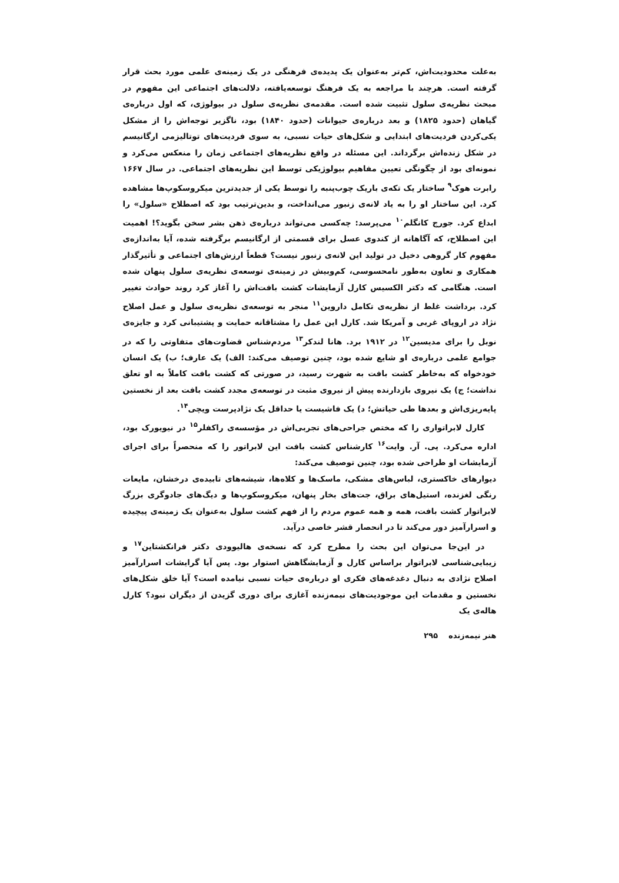به‌علت محدودیت‌اش، کم‌تر به‌عنوان یک پدیده‌ی فرهنگی در یک زمینه‌ی علمی مورد بحث قرار گرفته است. هرچند با مراجعه به یک فرهنگ توسعه‌یافته، دلالت‌های اجتماعی این مفهوم در مبحث نظریه‌ی سلول تثبیت شده است. مقدمه‌ی نظریه‌ی سلول در بیولوژی، که اول درباره‌ی گیاهان (حدود ۱۸۲۵) و بعد درباره‌ی حیوانات (حدود ۱۸۴۰) بود، ناگزیر توجه‌اش را از مشکل یکی‌کردن فردیت‌های ابتدایی و شکل‌های حیات نسبی، به سوی فردیت‌های توتالیزمی ارگانیسم در شکل زنده‌اش برگرداند. این مسئله در واقع نظریه‌های اجتماعی زمان را منعکس می‌کرد و نمونه‌ای بود از چگونگی تعیین مفاهیم بیولوژیکی توسط این نظریه‌های اجتماعی. در سال ۱۶۶۷ رابرت هوک<sup>۹</sup> ساختار یک تکه‌ی باریک چوب‌پنبه را توسط یکی از جدیدترین میکروسکوپ‌ها مشاهده کرد. این ساختار او را به یاد لانه‌ی زنبور می‌انداخت، و بدین‌ترتیب بود که اصطلاح «سلول» را ابداع کرد. جورج کانگلم<sup>۱۰</sup> می‌پرسد: چه‌کسی می‌تواند درباره‌ی ذهن بشر سخن بگوید؟! اهمیت این اصطلاح، که آگاهانه از کندوی عسل برای قسمتی از ارگانیسم برگرفته شده، آیا به‌اندازه‌ی مفهوم کار گروهی دخیل در تولید این لانه‌ی زنبور نیست؟ قطعاً ارزش‌های اجتماعی و تأثیرگذار همکاری و تعاون به‌طور نامحسوسی، کم‌وبیش در زمینه‌ی توسعه‌ی نظریه‌ی سلول پنهان شده است. هنگامی که دکتر الکسیس کارل آزمایشات کشت بافت‌اش را آغاز کرد روند حوادث تغییر کرد. برداشت غلط از نظریه‌ی تکامل داروین<sup>۱۱</sup> منجر به توسعه‌ی نظریه‌ی سلول و عمل اصلاح نژاد در اروپای غربی و آمریکا شد. کارل این عمل را مشتاقانه حمایت و پشتیبانی کرد و جایزه‌ی نوبل را برای مدیسین<sup>۱۲</sup> در ۱۹۱۲ برد. هانا لندکر<sup>۱۳</sup> مردم‌شناس قضاوت‌های متفاوتی را که در جوامع علمی درباره‌ی او شایع شده بود، چنین توصیف می‌کند: الف) یک عارف؛ ب) یک انسان خودخواه که به‌خاطر کشت بافت به شهرت رسید، در صورتی که کشت بافت کاملاً به او تعلق نداشت؛ ج) یک نیروی بازدارنده پیش از نیروی مثبت در توسعه‌ی مجدد کشت بافت بعد از نخستین پایه‌ریزی‌اش و بعدها طی حیاتش؛ د) یک فاشیست یا حداقل یک نژادپرست ویچی<sup>۱۴</sup>.
کارل لابراتواری را که مختص جراحی‌های تجربی‌اش در مؤسسه‌ی راکفلر<sup>۱۵</sup> در نیویورک بود، اداره می‌کرد. پی. آر. وایت<sup>۱۶</sup> کارشناس کشت بافت این لابراتور را که منحصراً برای اجرای آزمایشات او طراحی شده بود، چنین توصیف می‌کند:
دیوارهای خاکستری، لباس‌های مشکی، ماسک‌ها و کلاه‌ها، شیشه‌های تابیده‌ی درخشان، مایعات رنگی لغزنده، استیل‌های براق، جت‌های بخار پنهان، میکروسکوپ‌ها و دیگ‌های جادوگری بزرگ لابراتوار کشت بافت، همه و همه عموم مردم را از فهم کشت سلول به‌عنوان یک زمینه‌ی پیچیده و اسرارآمیز دور می‌کند تا در انحصار قشر خاصی درآید.
در این‌جا می‌توان این بحث را مطرح کرد که نسخه‌ی هالیوودی دکتر فرانکشتاین<sup>۱۷</sup> و زیبایی‌شناسی لابراتوار براساس کارل و آزمایشگاهش استوار بود. پس آیا گرایشات اسرارآمیز اصلاح نژادی به دنبال دغدغه‌های فکری او درباره‌ی حیات نسبی نیامده است؟ آیا خلق شکل‌های نخستین و مقدمات این موجودیت‌های نیمه‌زنده آغازی برای دوری گزیدن از دیگران نبود؟ کارل هاله‌ی یک
هنر نیمه‌زنده ۲۹۵